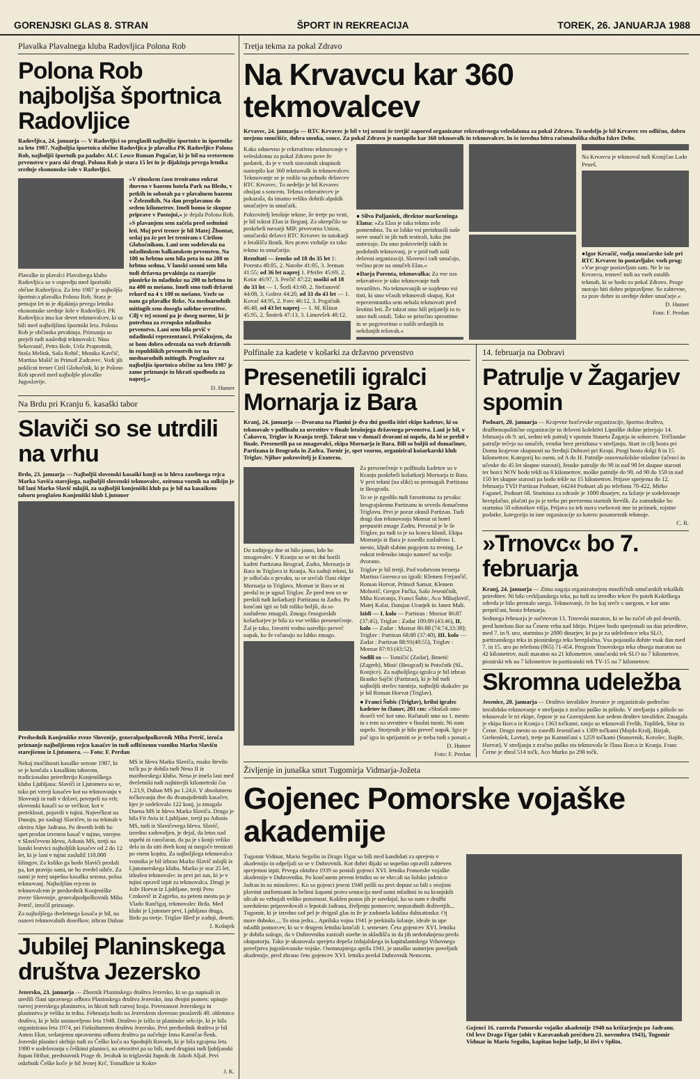GORENJSKI GLAS 8. STRAN ŠPORT IN REKREACIJA TOREK, 26. JANUARJA 1988
Plavalka Plavalnega kluba Radovljica Polona Rob
Polona Rob najboljša športnica Radovljice
Radovljica, 24. januarja — V Radovljici so proglasili najboljše športnice in športnike za leto 1987. Najboljša športnica občine Radovljica je plavalka PK Radovljice Polona Rob, najboljši športnik pa padalec ALC Lesce Roman Pogačar, ki je bil na svetovnem prvenstvu v para ski drugi. Polona Rob je stara 15 let in je dijakinja prvega letnika srednje ekonomske šole v Radovljici.
Plavalke in plavalci Plavalnega kluba Radovljica so v ospredju med športniki občine Radovljica. Za leto 1987 je najboljša športnica plavalka Polona Rob. Stara je petnajst let in je dijakinja prvega letnika ekonomske srednje šole v Radovljici. PK Radovljica ima kar devet tekmovalcev, ki so bili med najboljšimi športniki leta. Polona Rob je občinska prvakinja. Priznanja so prejeli tudi naslednji tekmovalci: Nina Sekovanič, Petra Bole, Urša Praprotnik, Staša Melink, Saša Robič, Monika Kavčič, Martina Mašič in Primož Zadravec. Vodi jih poklicni trener Ciril Globočnik, ki je Polono Rob spravil med najboljše plavalke Jugoslavije.
»V zimskem času treniramo enkrat dnevno v bazenu hotela Park na Bledu, v petkih in sobotah pa v plavalnem bazenu v Železnikih. Na dan preplavamo do sedem kilometrov. Imeli bomo še skupne priprave v Postojni,« je dejala Polona Rob.
»S plavanjem sem začela pred sedmimi leti. Moj prvi trener je bil Matej Žbontar, sedaj pa že pet let treniram s Cirilom Globočnikom. Lani sem sodelovala na mladinskem balkanskem prvenstvu. Na 100 m hrbtno sem bila peta in na 200 m hrbtno sedma. V lanski sezoni sem bila tudi državna prvakinja za starejše pionirke in mladinke na 200 m hrbtno in na 400 m mešano. Imeli smo tudi državni rekord na 4 x 100 m mešano. Vzele so nam ga plavalke Reke. Na mednarodnih mitingih sem dosegla solidne uvrstitve. Cilj v tej sezoni pa je doseg norme, ki je potrebna za evropsko mladinsko prvenstvo. Lani sem bila prvič v mladinski reprezentanci. Pričakujem, da se bom dobro odrezala na vseh državnih in republiških prvenstvih ter na mednarodnih mitingih. Proglasitev za najboljšo športnico občine za leto 1987 je zame priznanje in hkrati spodbuda za naprej.«
D. Humer
Na Brdu pri Kranju 6. kasaški tabor
Slaviči so se utrdili na vrhu
Brdo, 23. januarja — Najboljši slovenski kasaški konji so iz hleva zasebnega rejca Marka Saviča starejšega, najboljši slovenski tekmovalec, oziroma voznik na sulkiju je bil lani Marko Slavič mlajši, za najboljši konjeniški klub pa je bil na kasaškem taboru proglašen Konjeniški klub Ljutomer
Predsednik Konjeniške zveze Slovenije, generalpodpolkovnik Miha Petrič, izroča priznanje najboljšemu rejcu kasačev in tudi odličnemu vozniku Marku Slaviču starejšemu iz Ljutomera. — Foto: F. Perdan
Nekaj značilnosti kasaške sezone 1987, ki se je končala s kasaškim taborom, tradicionalno prireditvijo Konjeniškega kluba Ljubljana: Slaviči iz Ljutomera so se, tako pri vzreji kasačev kot na tekmovanju v Sloveniji in tudi v državi, povzpeli na vrh; slovenski kasači so se večkrat, kot v preteklosti, pojavili v tujini. Največkrat na Dunaju, po zaslugi Slavičev, in na tekmah v okviru Alpe Jadrana. Po desetih letih bo spet prodan izvrsten kasač v tujino, vzrejen v Slavičevem hlevu, Adonis MS, tretji na lanski lestvici najboljših kasačev od 2 do 12 let, ki je lani v tujini zaslužil 110.000 šilingov. Za koliko ga bodo Slaviči prodali pa, kot pravijo sami, ne bo zvedel nihče. Za nami je torej uspešna kasaška sezona, polna tekmovanj. Najboljšim rejcem in tekmovalcem je predsednik Konjeniške zveze Slovenije, generalpodpolkovnik Miha Petrič, izročil priznanje.
Za najboljšega dveletnega kasača je bil, na osnovi tekmovalnih dosežkov, izbran Duhan MS iz hleva Marka Slaviča, enako število točk pa je dobila tudi Nena II iz mariborskega kluba. Nena je imela lani med dveletniki tudi najhitrejši kilometrski čas 1.23,9, Duhan MS pa 1.24,6. V absolutnem točkovanju dve do dvanajstletnih kasačev, kjer je sodelovalo 122 konj, ja zmagala Duena MS iz hleva Marka Slaviča. Druga je bila Fit Avia iz Ljubljane, tretji pa Adonis MS, tudi iz Slavičevega hleva. Slavič, izredno zadovoljen, je dejal, da letos nad uspehi ni razočaran, da pa je s konji veliko dela in da niti dveh konj ni mogoče trenirati po enem kopitu. Za najboljšega tekmovalca voznika je bil izbran Marko Slavič mlajši iz Ljutomerskega kluba. Marko je star 25 let, izkušen tekmovalec in prvi pri nas, ki je v tujini opravil izpit za tekmovalca. Drugi je Jože Horvat iz Ljubljane, tretji Pero Crnkovič iz Zagreba, na petem mestu pa je Vlado Rančigaj, tekmovalec Brda. Med klubi je Ljutomer prvi, Ljubljana druga, Brdo pa tretje. Triglav Bled je zadnji, deseti.
J. Košnjek
Jubilej Planinskega društva Jezersko
Jezersko, 23. januarja — Zbornik Planinskega društva Jezersko, ki so ga napisali in uredili člani upravnega odbora Planinskega društva Jezersko, ima dvojni pomen: opisuje razvoj jezerskega planinstva, in hkrati tudi razvoj kraja. Povezanost Jezerskega in planinstva je velika in trdna. Februarja bodo na Jezerskem slovesno proslavili 40. obletnico društva, ki je bilo ustanovljeno leta 1948. Društvo je izšlo iz planinske sekcije, ki je bila organizirana leta 1974, pri Fizkulturnem društvu Jezersko. Prvi predsednik društva je bil Anton Ekar, sedanjemu upravnemu odboru društva pa načeluje Irma Karničar-Šenk. Jezerski planinci skrbijo tudi za Češko koča na Spodnjih Ravneh, ki je bila zgrajena leta 1900 v sodelovanju s češkimi planinci, na otvoritvi pa so bili, med drugimi tudi ljubljanski župan Hribar, predstavnik Prage dr. Jerabak in triglavski župnik dr. Jakob Aljaž. Prvi oskrbnik Češke koče je bil Jernej Krč, Tomažkov iz Kokre
J. K.
Tretja tekma za pokal Zdravo
Na Krvavcu kar 360 tekmovalcev
Krvavec, 24. januarja — RTC Krvavec je bil v tej sezoni že tretjič zapored organizator rekreativnega veleslaloma za pokal Zdravo. To nedeljo je bil Krvavec res odlično, dobro urejeno smučišče, dobra smuka, sonce. Za pokal Zdravo je nastopilo kar 360 tekmovalk in tekmovalcev. In še izredna hitra računalniška služba Iskre Delte.
Kako odmevno je rekreativno tekmovanje v veleslalomu za pokal Zdravo pove že podatek, da je v vseh starostnih skupinah nastopilo kar 360 tekmovalk in tekmovalcev. Tekmovanje se je rodilo na pobudo delavcev RTC Krvavec. To nedeljo je bil Krvavec obsijan s soncem. Tekma rekreativcev je pokazala, da imamo veliko dobrih alpskih smučarjev in smučark.
Pokrovitelj letošnje tekme, že tretje po vrsti, je bil tokrat Elan iz Begunj. Za okrepčilo so poskrbeli mesarji MIP, pivovarna Union, smučarski delavci RTC Krvavec in natakarji z letališča Brnik. Res pravo vzdušje za tako tekmo in smučarijo.
Rezultati — ženske od 18 do 35 let 1: Porenta 40:85, 2. Narobe 41:05, 3. Jerman 41:55; od 36 let naprej 1. Pfeifer 45:69, 2. Kotar 46:97, 3. Perčič 47:22; moški od 18 do 33 let — 1. Šorli 43:60, 2. Stefanovič 44:08, 3. Goltez 44:20, od 33 do 43 let — 1. Kovač 44:95, 2. Pavc 46:12, 3. Pogačnik 46:48, od 43 let naprej — 1. M. Klinar 45:95, 2. Šmitek 47:13, 3. Limovšek 48:12.
● Silvo Poljanšek, direktor markentinga Elana: »Za Elan je taka tekma zelo pomembna. Tu so lahko vsi preizkusili naše nove smuči in jih tudi testirali, kako jim ustrezajo. Da smo pokrovitelji takih in podobnih tekmovanj, je v prid tudi naši delovni organizaciji. Slovenci radi smučajo, večina prav na smučeh Elan.«
●Darja Porenta, tekmovalka: Za vse nas rekreativce je tako tekmovanje tudi tovarištvo. Na tekmovanjih se najdemo vsi tisti, ki smo včasih tekmovali skupaj. Kot reprezentantka sem nehala tekmovati pred šestimi leti. Že takrat smo bili prijatelji in to smo tudi ostali. Tako se prisrčno sprostimo in se pogovorimo o naših sedanjih in nekdanjih težavah.«
Na Krvavcu je tekmoval tudi Kranjčan Lado Peneš.
●Igor Kreačič, vodja smučarske šole pri RTC Krvavec in postavljalec vseh prog: »Vse proge postavljam sam. Ne le na Krvavcu, temveč tudi na vseh ostalih tekmah, ki se bodo za pokal Zdravo. Proge morajo biti dobro pripravljene. So zahtevne, za prav dobre in srednje dobre smučarje.«
D. Humer
Foto: F. Perdan
Polfinale za kadete v košarki za državno prvenstvo
Presenetili igralci Mornarja iz Bara
Kranj, 24. januarja — Dvorana na Planini je dva dni gostila štiri ekipe kadetov, ki so tekmovale v polfinalu za uvrstitev v finale letošnjega državnega prvenstva. Lani je bil, v Čakovcu, Triglav iz Kranja tretji. Tokrat mu v domači dvorani ni uspelo, da bi se prebil v finale. Presenetili pa so zmagovalci, ekipa Mornarja iz Bara. Bili so boljši od domačinov, Partizana iz Beograda in Zadra. Turnir je, spet vzorno, organiziral košarkarski klub Triglav. Njihov pokrovitelj je Exoterm.
Do zadnjega dne ni bilo jasno, kdo bo zmagovalec. V Kranju so se tri dni borili kadeti Partizana Beograd, Zadra, Mornarja iz Bara in Triglava iz Kranja. Na zadnji tekmi, ki je odločala o prvaku, so se srečali člani ekipe Mornarja in Triglava. Mornar iz Bara se ni predal in je ugnal Triglav. Že pred tem so se predali tudi košarkarji Partizana in Zadra. Po končani igri so bili toliko boljši, da so zasluženo zmagali. Zmaga črnogorskih košarkarjev je bila za vse veliko presenečenje. Žal je tako, favoriti vodno naredijo preveč napak, ko že računajo na lahko zmago.
Za presenečenje v polfinalu kadetov so v Kranju poskrbeli košarkarji Mornarja iz Bara. V prvi tekmi (na sliki) so premagali Partizana iz Beograda.
To se je zgodilo tudi favoritoma za prvaka: beograjskemu Partizanu in seveda domačemu Triglavu. Prvi je poraz okusil Partizan. Tudi drugi dan tekmovanja Mornar ni hotel prepustiti zmage Zadru. Preostal je le še Triglav, pa tudi ta je na koncu klonil. Ekipa Mornarja iz Bara je zasedla zasluženo 1. mesto, kljub slabim pogojem za trening. Le enkrat tedensko imajo namreč na voljo dvorano.
Triglav je bil tretji. Pod vodstvom trenerja Martina Gorenca so igrali: Klemen Ferjančič, Roman Horvat, Primož Samar, Klemen Mohorič, Gregor Fučka, Sašo Jeseničnik, Miha Kravanja, Franci Šubic, Aco Mihajlovič, Matej Kalar, Damjan Uranjek in Janez Mali.
Izidi — I. kolo — Partizan : Mornar 86:87 (37:45), Triglav : Zadar 109:89 (43:46), II. kolo — Zadar : Mornar 86:88 (74:74,33:30); Triglav : Partizan 68:80 (37:40), III. kolo — Zadar : Partizan 88:91(40:55), Triglav : Mornar 87:93 (43:52).
Sodili so — Tomičić (Zadar), Brnetić (Zagreb), Minić (Beograd) in Potočnik (SL. Konjice). Za najboljšega igralca je bil izbran Branko Sajčić (Partizan), ki je bil tudi najboljši strelec turnirja, najboljši skakalec pa je bil Roman Horvat (Triglav).
● Franci Šubic (Triglav), krilni igralec kadetov in članov, 201 cm: »Skušali smo doseči več kot smo. Računali smo na 1. mesto in s tem na uvrstitev v finalni turnir. Ni nam uspelo. Storjenih je bilo preveč napak. Igra je pač igra in sprijazniti se je treba tudi s porazi.«
D. Humer
Foto: F. Perdan
14. februarja na Dobravi
Patrulje v Žagarjev spomin
Podnart, 20. januarja — Krajevne borčevske organizacije, športna društva, družbenopolitične organizacije in delovni kolektivi Lipniške doline prirejajo 14. februarja ob 9. uri, sedmi tek patrulj v spomin Staneta Žagarja in soborcev. Tričlanske patrulje tečejo na smučeh, vendar brez preizkusa v streljanju. Start in cilj bosta pri Domu krajevne skupnosti na Srednji Dobravi pri Kropi. Progi bosta dolgi 8 in 15 kilometrov. Kategorij bo osem, od A do H. Patrulje osnovnošolske mladine (učenci in učenke do 45 let skupne starosti), ženske patrulje do 90 in nad 90 let skupne starosti ter borci NOV bodo tekli na 8 kilometrov, moške patrulje do 90, od 90 do 150 in nad 150 let skupne starosti pa bodo tekle na 15 kilometrov. Prijave sprejema do 12. februarja TVD Partizan Podnart, 64244 Podnart ali po telefonu 70-422, Mirko Faganel, Podnart 68. Startnina za odrasle je 1000 dinarjev, za šolarje je sodelovanje brezplačno, plačati pa jo je treba pri prevzemu startnih številk. Za zamudnike bo startnina 50 odstotkov višja. Prijava za tek mora vsebovati ime in priimek, rojstne podatke, kategorijo in ime organizacije za katero posameznik tekmuje.
C. R.
»Trnovc« bo 7. februarja
Kranj, 24. januarja — Zima nagaja organizatorjem množičnih smučarskih tekaških prireditev. Ni bilo cerkljanskega teka, pa tudi za izvedbo tekov Po poteh Kokrškega odreda je bilo premalo snega. Tekmovanji, če bo kaj sreče s snegom, v kar smo prepričani, bosta februarja.
Sedmega februarja je načrtovan 13. Trnovski maraton, ki se bo začel ob pol desetih, pred hotelom Bor na Črnem vrhu nad Idrijo. Prijave bodo sprejemali na dan prireditve, med 7. in 9. uro, startnina je 2000 dinarjev, ki pa je za udeležence teka SLO, partizanskega teka in pionirskega teka brezplačna. Vsa pojasnila dobite vsak dan med 7. in 15. uro po telefonu (065) 71-454. Program Trnovskega teka obsega maraton na 42 kilometrov, mali maraton na 21 kilometrov, smučarski tek SLO na 7 kilometrov, pionirski tek na 7 kilometrov in partizanski tek TV-15 na 7 kilometrov.
Skromna udeležba
Jesenice, 20. januarja — Društvo invalidov Jesenice je organiziralo področno invalidsko tekmovanje v streljanju z zračno puško in pištolo. V streljanju s pištolo so tekmovale le tri ekipe, čeprav je na Gorenjskem kar sedem društev invalidov. Zmagala je ekipa Borca iz Kranja s 1363 točkami, zanjo so tekmovali Frelih, Toplišek, Sitar in Černe. Drugo mesto so zasedli Jeseničani s 1309 točkami (Majda Kralj, Bizjak, Grebenšek, Lavtar), tretje pa Kamničani s 1259 točkami (Stanovnik, Korošec, Bajde, Horvat). V streljanju z zračno puško sta tekmovala le člana Borca iz Kranja. Franc Černe je zbral 514 točk, Aco Murko pa 298 točk.
Življenje in junaška smrt Tugomirja Vidmarja-Jožeta
Gojenec Pomorske vojaške akademije
Tugomir Vidmar, Mario Segolin in Drago Figar so bili med kandidati za sprejem v akademijo in odpeljali so se v Dubrovnik. Kot dobri dijaki so uspešno opravili zahteven sprejemni izpit. Prvega oktobra 1939 so postali gojenci XVI. letnika Pomorske vojaške akademije v Dubrovniku. Po končanem prvem letniku so se vkrcali na šolsko jadrnico Jadran in na minolovec. Ko so gojenci jeseni 1940 prišli na prvi dopust so bili s svojimi plavimi uniformami in belimi kapami prava senzacija med nami mladimi in na kranjskih ulicah so vzbujali veliko pozornost. Kakšen ponos jih je navdajal, ko so nam v družbi navdušeno pripovedovali o lepotah Jadrana, življenju pomorcev, nepozabnih doživetjih... Tugomir, ki je izredno rad pel je dvignil glas in že je zadonela kakšna dalmatinska: Oj more duboko..., To nisu jedra... Aprilska vojna 1941 je prekinila šolanje, ideale in upe mladih pomorcev, ki so v drugem letniku končali 1. semester. Četa gojencev XVI. letnika je dobila nalogo, da v Dubrovniku zastraži stavbe in skladišča in da jih nedotaknjena preda okupatorju. Tako je ukazovala sprejeta depeša izdajalskega in kapitulantskega Vrhovnega poveljstva jugoslovanske vojske. Osemnajstega aprila 1941, je ustaško usmerjen poveljnik akademije, pred zbrano četo gojencev XVI. letnika predal Dubrovnik Nemcem.
Gojenci 16. razreda Pomorske vojaške akademije 1940 na križarjenju po Jadranu. Od leve Drago Figar (ubit v Karavankah prečdoru 23. novembra 1943), Tugomir Vidmar in Mario Segolin, kapitan bojne ladje, ki živi v Splitu.